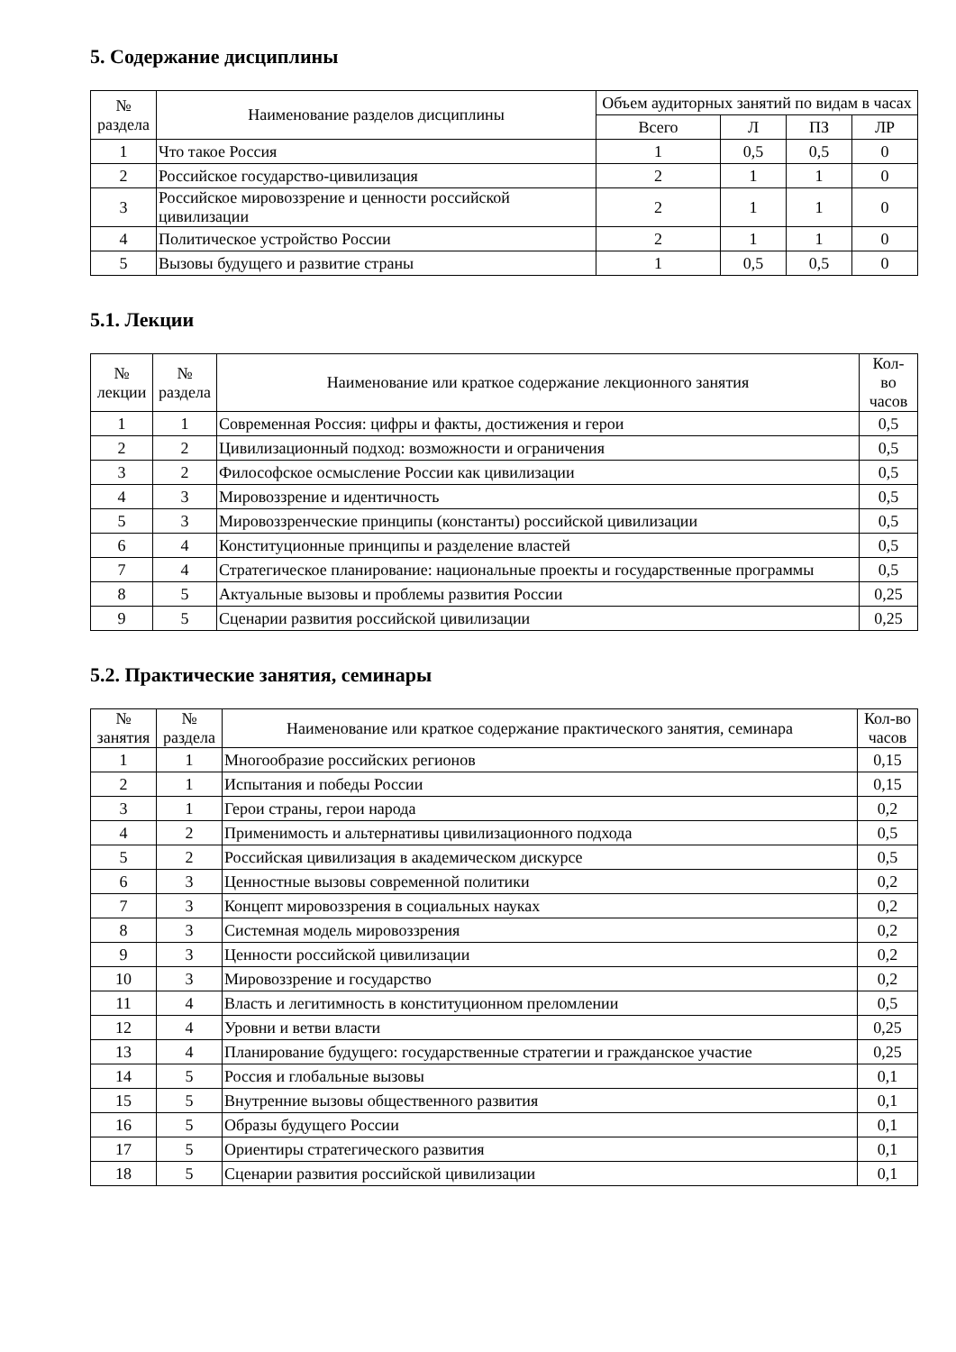5. Содержание дисциплины
| № раздела | Наименование разделов дисциплины | Объем аудиторных занятий по видам в часах | | | |
| --- | --- | --- | --- | --- | --- |
| | | Всего | Л | ПЗ | ЛР |
| 1 | Что такое Россия | 1 | 0,5 | 0,5 | 0 |
| 2 | Российское государство-цивилизация | 2 | 1 | 1 | 0 |
| 3 | Российское мировоззрение и ценности российской цивилизации | 2 | 1 | 1 | 0 |
| 4 | Политическое устройство России | 2 | 1 | 1 | 0 |
| 5 | Вызовы будущего и развитие страны | 1 | 0,5 | 0,5 | 0 |
5.1. Лекции
| № лекции | № раздела | Наименование или краткое содержание лекционного занятия | Кол- во часов |
| --- | --- | --- | --- |
| 1 | 1 | Современная Россия: цифры и факты, достижения и герои | 0,5 |
| 2 | 2 | Цивилизационный подход: возможности и ограничения | 0,5 |
| 3 | 2 | Философское осмысление России как цивилизации | 0,5 |
| 4 | 3 | Мировоззрение и идентичность | 0,5 |
| 5 | 3 | Мировоззренческие принципы (константы) российской цивилизации | 0,5 |
| 6 | 4 | Конституционные принципы и разделение властей | 0,5 |
| 7 | 4 | Стратегическое планирование: национальные проекты и государственные программы | 0,5 |
| 8 | 5 | Актуальные вызовы и проблемы развития России | 0,25 |
| 9 | 5 | Сценарии развития российской цивилизации | 0,25 |
5.2. Практические занятия, семинары
| № занятия | № раздела | Наименование или краткое содержание практического занятия, семинара | Кол-во часов |
| --- | --- | --- | --- |
| 1 | 1 | Многообразие российских регионов | 0,15 |
| 2 | 1 | Испытания и победы России | 0,15 |
| 3 | 1 | Герои страны, герои народа | 0,2 |
| 4 | 2 | Применимость и альтернативы цивилизационного подхода | 0,5 |
| 5 | 2 | Российская цивилизация в академическом дискурсе | 0,5 |
| 6 | 3 | Ценностные вызовы современной политики | 0,2 |
| 7 | 3 | Концепт мировоззрения в социальных науках | 0,2 |
| 8 | 3 | Системная модель мировоззрения | 0,2 |
| 9 | 3 | Ценности российской цивилизации | 0,2 |
| 10 | 3 | Мировоззрение и государство | 0,2 |
| 11 | 4 | Власть и легитимность в конституционном преломлении | 0,5 |
| 12 | 4 | Уровни и ветви власти | 0,25 |
| 13 | 4 | Планирование будущего: государственные стратегии и гражданское участие | 0,25 |
| 14 | 5 | Россия и глобальные вызовы | 0,1 |
| 15 | 5 | Внутренние вызовы общественного развития | 0,1 |
| 16 | 5 | Образы будущего России | 0,1 |
| 17 | 5 | Ориентиры стратегического развития | 0,1 |
| 18 | 5 | Сценарии развития российской цивилизации | 0,1 |